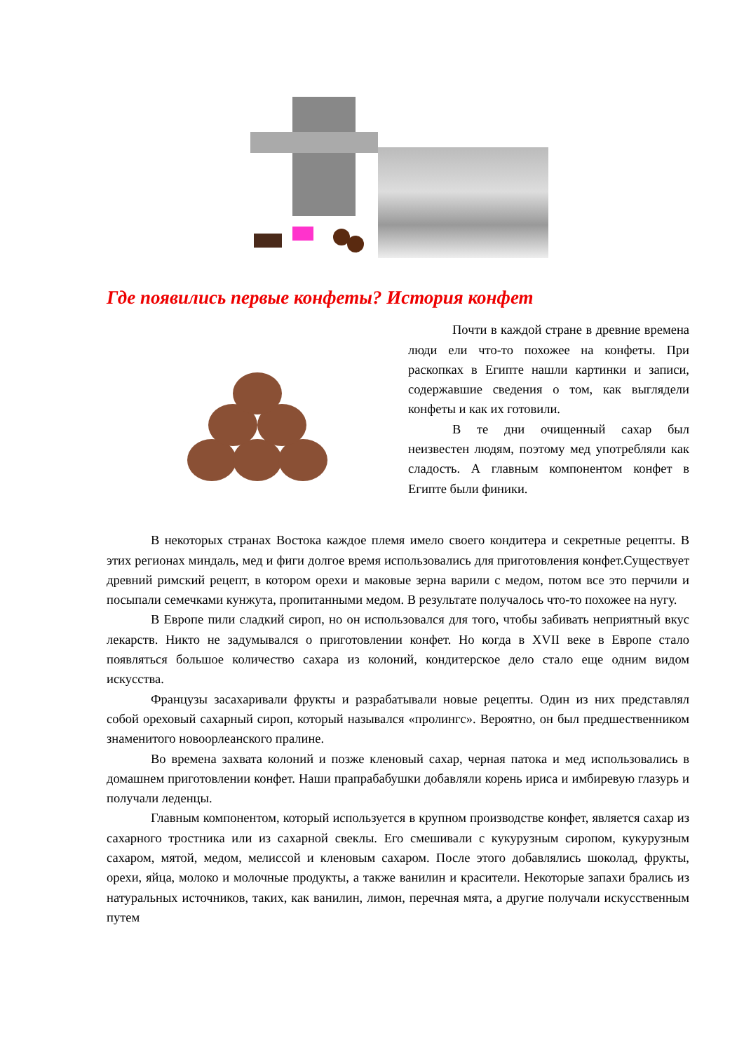Где появились первые конфеты? История конфет
Почти в каждой стране в древние времена люди ели что-то похожее на конфеты. При раскопках в Египте нашли картинки и записи, содержавшие сведения о том, как выглядели конфеты и как их готовили.
В те дни очищенный сахар был неизвестен людям, поэтому мед употребляли как сладость. А главным компонентом конфет в Египте были финики.
В некоторых странах Востока каждое племя имело своего кондитера и секретные рецепты. В этих регионах миндаль, мед и фиги долгое время использовались для приготовления конфет.Существует древний римский рецепт, в котором орехи и маковые зерна варили с медом, потом все это перчили и посыпали семечками кунжута, пропитанными медом. В результате получалось что-то похожее на нугу.
В Европе пили сладкий сироп, но он использовался для того, чтобы забивать неприятный вкус лекарств. Никто не задумывался о приготовлении конфет. Но когда в XVII веке в Европе стало появляться большое количество сахара из колоний, кондитерское дело стало еще одним видом искусства.
Французы засахаривали фрукты и разрабатывали новые рецепты. Один из них представлял собой ореховый сахарный сироп, который назывался «пролингс». Вероятно, он был предшественником знаменитого новоорлеанского пралине.
Во времена захвата колоний и позже кленовый сахар, черная патока и мед использовались в домашнем приготовлении конфет. Наши прапрабабушки добавляли корень ириса и имбиревую глазурь и получали леденцы.
Главным компонентом, который используется в крупном производстве конфет, является сахар из сахарного тростника или из сахарной свеклы. Его смешивали с кукурузным сиропом, кукурузным сахаром, мятой, медом, мелиссой и кленовым сахаром. После этого добавлялись шоколад, фрукты, орехи, яйца, молоко и молочные продукты, а также ванилин и красители. Некоторые запахи брались из натуральных источников, таких, как ванилин, лимон, перечная мята, а другие получали искусственным путем